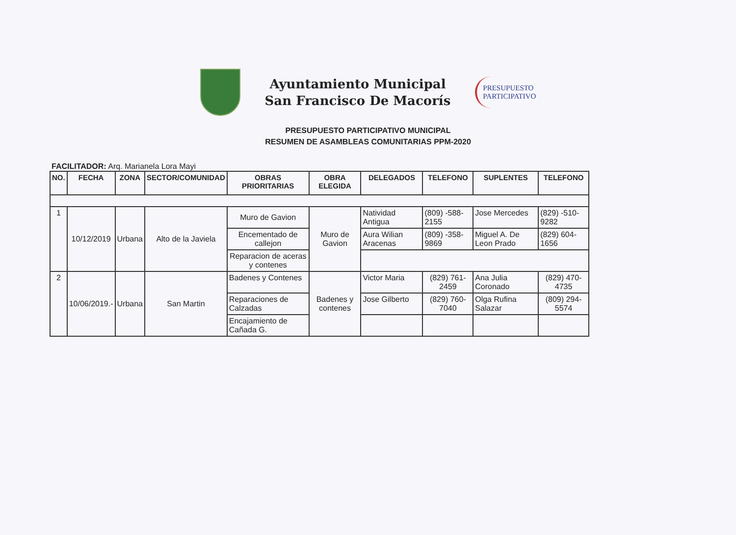Ayuntamiento Municipal
San Francisco De Macorís
PRESUPUESTO
PARTICIPATIVO
PRESUPUESTO PARTICIPATIVO MUNICIPAL
RESUMEN DE ASAMBLEAS COMUNITARIAS PPM-2020
FACILITADOR: Arq. Marianela Lora Mayi
| NO. | FECHA | ZONA | SECTOR/COMUNIDAD | OBRAS PRIORITARIAS | OBRA ELEGIDA | DELEGADOS | TELEFONO | SUPLENTES | TELEFONO |
| --- | --- | --- | --- | --- | --- | --- | --- | --- | --- |
| 1 | 10/12/2019 | Urbana | Alto de la Javiela | Muro de Gavion | Muro de Gavion | Natividad Antigua | (809) -588-2155 | Jose Mercedes | (829) -510-9282 |
| | | | | Encementado de callejon | | Aura Wilian Aracenas | (809) -358-9869 | Miguel A. De Leon Prado | (829) 604-1656 |
| | | | | Reparacion de aceras y contenes | | | | | |
| 2 | 10/06/2019.- | Urbana | San Martin | Badenes y Contenes | Badenes y contenes | Victor Maria | (829) 761-2459 | Ana Julia Coronado | (829) 470-4735 |
| | | | | Reparaciones de Calzadas | | Jose Gilberto | (829) 760-7040 | Olga Rufina Salazar | (809) 294-5574 |
| | | | | Encajamiento de Cañada G. | | | | | |